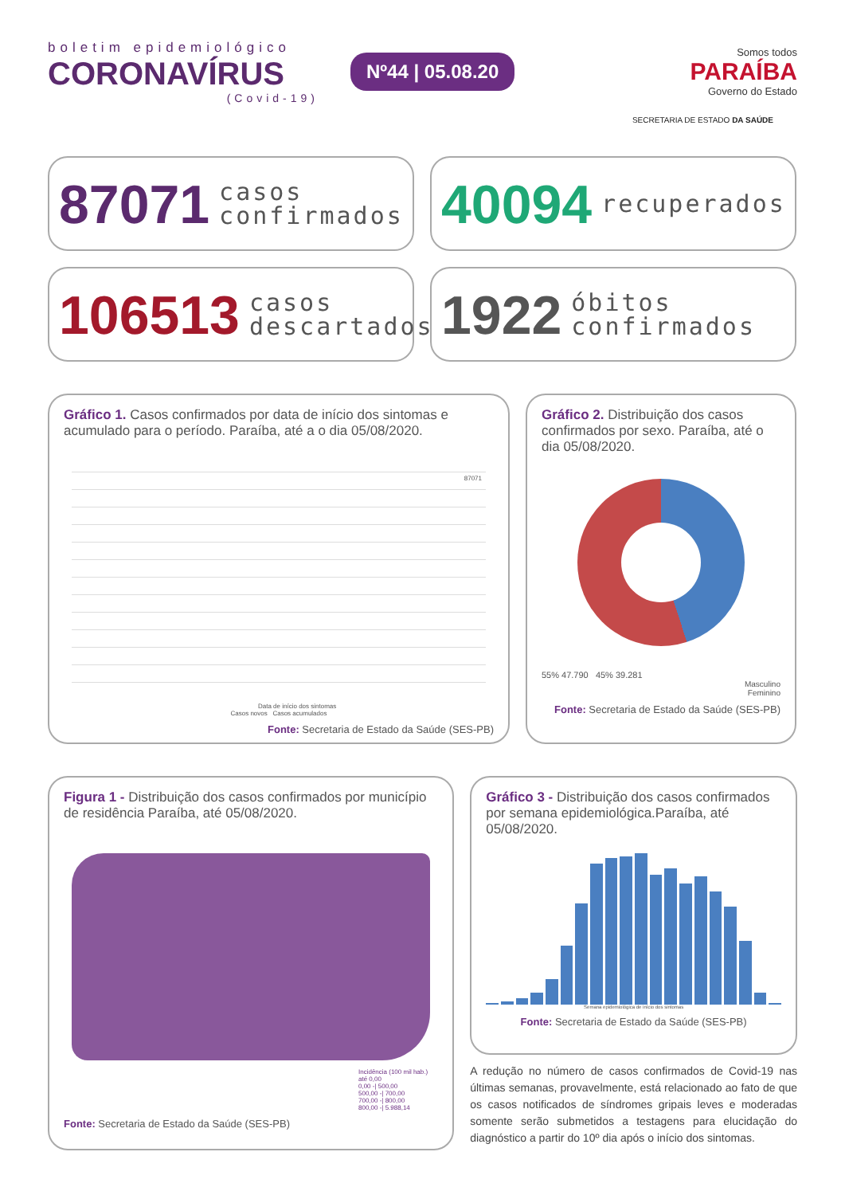boletim epidemiológico
CORONAVÍRUS
(Covid-19)
Nº44 | 05.08.20
Somos todos
PARAÍBA
Governo do Estado
SECRETARIA DE ESTADO DA SAÚDE
87071 casos
confirmados
40094 recuperados
106513 casos
descartados
1922 óbitos
confirmados
Gráfico 1. Casos confirmados por data de início dos sintomas e acumulado para o período. Paraíba, até a o dia 05/08/2020.
87071
Data de início dos sintomas
Casos novos Casos acumulados
Fonte: Secretaria de Estado da Saúde (SES-PB)
Gráfico 2. Distribuição dos casos confirmados por sexo. Paraíba, até o dia 05/08/2020.
55% 47.790 45% 39.281
Masculino
Feminino
Fonte: Secretaria de Estado da Saúde (SES-PB)
Figura 1 - Distribuição dos casos confirmados por município de residência Paraíba, até 05/08/2020.
Incidência (100 mil hab.)
até 0,00
0,00 -| 500,00
500,00 -| 700,00
700,00 -| 800,00
800,00 -| 5.988,14
Fonte: Secretaria de Estado da Saúde (SES-PB)
Gráfico 3 - Distribuição dos casos confirmados por semana epidemiológica.Paraíba, até 05/08/2020.
Semana epidemiológica de início dos sintomas
Fonte: Secretaria de Estado da Saúde (SES-PB)
A redução no número de casos confirmados de Covid-19 nas últimas semanas, provavelmente, está relacionado ao fato de que os casos notificados de síndromes gripais leves e moderadas somente serão submetidos a testagens para elucidação do diagnóstico a partir do 10º dia após o início dos sintomas.